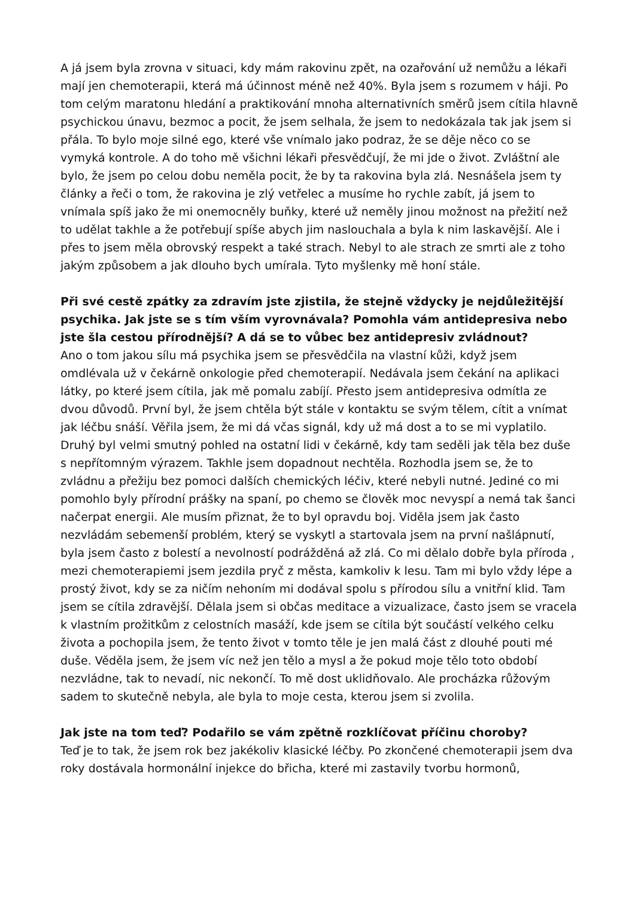A já jsem byla zrovna v situaci, kdy mám rakovinu zpět, na ozařování už nemůžu a lékaři mají jen chemoterapii, která má účinnost méně než 40%. Byla jsem s rozumem v háji. Po tom celým maratonu hledání a praktikování mnoha alternativních směrů jsem cítila hlavně psychickou únavu, bezmoc a pocit, že jsem selhala, že jsem to nedokázala tak jak jsem si přála. To bylo moje silné ego, které vše vnímalo jako podraz, že se děje něco co se vymyká kontrole. A do toho mě všichni lékaři přesvědčují, že mi jde o život. Zvláštní ale bylo, že jsem po celou dobu neměla pocit, že by ta rakovina byla zlá. Nesnášela jsem ty články a řeči o tom, že rakovina je zlý vetřelec a musíme ho rychle zabít, já jsem to vnímala spíš jako že mi onemocněly buňky, které už neměly jinou možnost na přežití než to udělat takhle a že potřebují spíše abych jim naslouchala a byla k nim laskavější. Ale i přes to jsem měla obrovský respekt a také strach. Nebyl to ale strach ze smrti ale z toho jakým způsobem a jak dlouho bych umírala. Tyto myšlenky mě honí stále.
Při své cestě zpátky za zdravím jste zjistila, že stejně vždycky je nejdůležitější psychika. Jak jste se s tím vším vyrovnávala? Pomohla vám antidepresiva nebo jste šla cestou přírodnější? A dá se to vůbec bez antidepresiv zvládnout?
Ano o tom jakou sílu má psychika jsem se přesvědčila na vlastní kůži, když jsem omdlévala už v čekárně onkologie před chemoterapií. Nedávala jsem čekání na aplikaci látky, po které jsem cítila, jak mě pomalu zabíjí. Přesto jsem antidepresiva odmítla ze dvou důvodů. První byl, že jsem chtěla být stále v kontaktu se svým tělem, cítit a vnímat jak léčbu snáší. Věřila jsem, že mi dá včas signál, kdy už má dost a to se mi vyplatilo. Druhý byl velmi smutný pohled na ostatní lidi v čekárně, kdy tam seděli jak těla bez duše s nepřítomným výrazem. Takhle jsem dopadnout nechtěla. Rozhodla jsem se, že to zvládnu a přežiju bez pomoci dalších chemických léčiv, které nebyli nutné. Jediné co mi pomohlo byly přírodní prášky na spaní, po chemo se člověk moc nevyspí a nemá tak šanci načerpat energii. Ale musím přiznat, že to byl opravdu boj. Viděla jsem jak často nezvládám sebemenší problém, který se vyskytl a startovala jsem na první našlápnutí, byla jsem často z bolestí a nevolností podrážděná až zlá. Co mi dělalo dobře byla příroda , mezi chemoterapiemi jsem jezdila pryč z města, kamkoliv k lesu. Tam mi bylo vždy lépe a prostý život, kdy se za ničím nehoním mi dodával spolu s přírodou sílu a vnitřní klid. Tam jsem se cítila zdravější. Dělala jsem si občas meditace a vizualizace, často jsem se vracela k vlastním prožitkům z celostních masáží, kde jsem se cítila být součástí velkého celku života a pochopila jsem, že tento život v tomto těle je jen malá část z dlouhé pouti mé duše. Věděla jsem, že jsem víc než jen tělo a mysl a že pokud moje tělo toto období nezvládne, tak to nevadí, nic nekončí. To mě dost uklidňovalo. Ale procházka růžovým sadem to skutečně nebyla, ale byla to moje cesta, kterou jsem si zvolila.
Jak jste na tom teď? Podařilo se vám zpětně rozklíčovat příčinu choroby?
Teď je to tak, že jsem rok bez jakékoliv klasické léčby. Po zkončené chemoterapii jsem dva roky dostávala hormonální injekce do břicha, které mi zastavily tvorbu hormonů,